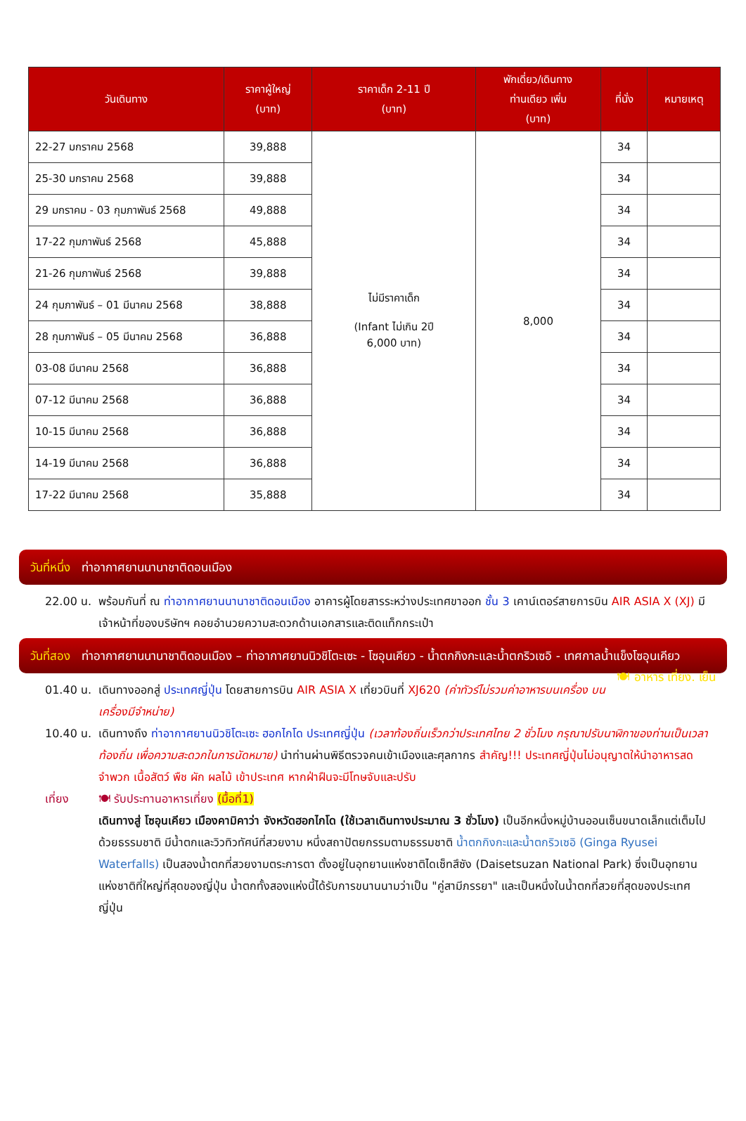| วันเดินทาง | ราคาผู้ใหญ่ (บาท) | ราคาเด็ก 2-11 ปี (บาท) | พักเดี่ยว/เดินทาง ท่านเดียว เพิ่ม (บาท) | ที่นั่ง | หมายเหตุ |
| --- | --- | --- | --- | --- | --- |
| 22-27 มกราคม 2568 | 39,888 | ไม่มีราคาเด็ก (Infant ไม่เกิน 2ปี 6,000 บาท) | 8,000 | 34 | |
| 25-30 มกราคม 2568 | 39,888 | | | 34 | |
| 29 มกราคม - 03 กุมภาพันธ์ 2568 | 49,888 | | | 34 | |
| 17-22 กุมภาพันธ์ 2568 | 45,888 | | | 34 | |
| 21-26 กุมภาพันธ์ 2568 | 39,888 | | | 34 | |
| 24 กุมภาพันธ์ – 01 มีนาคม 2568 | 38,888 | | | 34 | |
| 28 กุมภาพันธ์ – 05 มีนาคม 2568 | 36,888 | | | 34 | |
| 03-08 มีนาคม 2568 | 36,888 | | | 34 | |
| 07-12 มีนาคม 2568 | 36,888 | | | 34 | |
| 10-15 มีนาคม 2568 | 36,888 | | | 34 | |
| 14-19 มีนาคม 2568 | 36,888 | | | 34 | |
| 17-22 มีนาคม 2568 | 35,888 | | | 34 | |
วันที่หนึ่ง ท่าอากาศยานนานาชาติดอนเมือง
22.00 น.
พร้อมกันที่ ณ ท่าอากาศยานนานาชาติดอนเมือง อาคารผู้โดยสารระหว่างประเทศขาออก ชั้น 3 เคาน์เตอร์สายการบิน AIR ASIA X (XJ) มีเจ้าหน้าที่ของบริษัทฯ คอยอำนวยความสะดวกด้านเอกสารและติดแท็กกระเป๋า
วันที่สอง ท่าอากาศยานนานาชาติดอนเมือง – ท่าอากาศยานนิวชิโตะเซะ - โซอุนเคียว - น้ำตกกิงกะและน้ำตกริวเซอิ - เทศกาลน้ำแข็งโซอุนเคียว 🍽 อาหาร เที่ยง. เย็น
01.40 น.
เดินทางออกสู่ ประเทศญี่ปุ่น โดยสายการบิน AIR ASIA X เที่ยวบินที่ XJ620 (ค่าทัวร์ไม่รวมค่าอาหารบนเครื่อง บนเครื่องมีจำหน่าย)
10.40 น.
เดินทางถึง ท่าอากาศยานนิวชิโตะเซะ ฮอกไกโด ประเทศญี่ปุ่น (เวลาท้องถิ่นเร็วกว่าประเทศไทย 2 ชั่วโมง กรุณาปรับนาฬิกาของท่านเป็นเวลาท้องถิ่น เพื่อความสะดวกในการนัดหมาย) นำท่านผ่านพิธีตรวจคนเข้าเมืองและศุลกากร สำคัญ!!! ประเทศญี่ปุ่นไม่อนุญาตให้นำอาหารสด จำพวก เนื้อสัตว์ พืช ผัก ผลไม้ เข้าประเทศ หากฝ่าฝืนจะมีโทษจับและปรับ
เที่ยง 🍽 รับประทานอาหารเที่ยง (มื้อที่1)
เดินทางสู่ โซอุนเคียว เมืองคามิคาว่า จังหวัดฮอกไกโด (ใช้เวลาเดินทางประมาณ 3 ชั่วโมง) เป็นอีกหนึ่งหมู่บ้านออนเซ็นขนาดเล็กแต่เต็มไปด้วยธรรมชาติ มีน้ำตกและวิวทิวทัศน์ที่สวยงาม หนึ่งสถาปัตยกรรมตามธรรมชาติ น้ำตกกิงกะและน้ำตกริวเซอิ (Ginga Ryusei Waterfalls) เป็นสองน้ำตกที่สวยงามตระการตา ตั้งอยู่ในอุทยานแห่งชาติไดเซ็ทสึซัง (Daisetsuzan National Park) ซึ่งเป็นอุทยานแห่งชาติที่ใหญ่ที่สุดของญี่ปุ่น น้ำตกทั้งสองแห่งนี้ได้รับการขนานนามว่าเป็น "คู่สามีภรรยา" และเป็นหนึ่งในน้ำตกที่สวยที่สุดของประเทศญี่ปุ่น